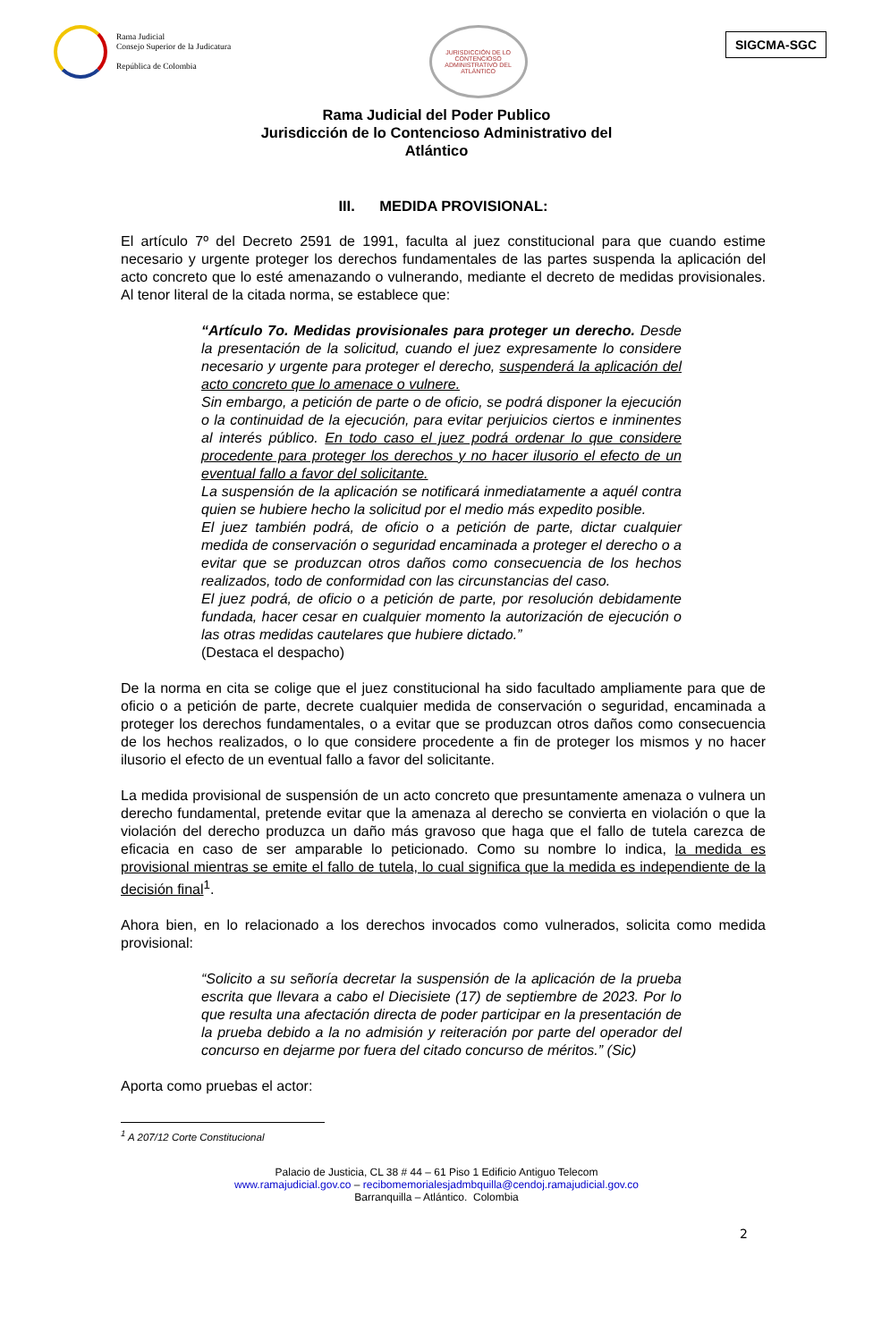Rama Judicial
Consejo Superior de la Judicatura
República de Colombia
JURISDICCIÓN DE LO CONTENCIOSO ADMINISTRATIVO DEL ATLÁNTICO
SIGCMA-SGC
Rama Judicial del Poder Publico
Jurisdicción de lo Contencioso Administrativo del
Atlántico
III. MEDIDA PROVISIONAL:
El artículo 7º del Decreto 2591 de 1991, faculta al juez constitucional para que cuando estime necesario y urgente proteger los derechos fundamentales de las partes suspenda la aplicación del acto concreto que lo esté amenazando o vulnerando, mediante el decreto de medidas provisionales. Al tenor literal de la citada norma, se establece que:
“Artículo 7o. Medidas provisionales para proteger un derecho. Desde la presentación de la solicitud, cuando el juez expresamente lo considere necesario y urgente para proteger el derecho, suspenderá la aplicación del acto concreto que lo amenace o vulnere.
Sin embargo, a petición de parte o de oficio, se podrá disponer la ejecución o la continuidad de la ejecución, para evitar perjuicios ciertos e inminentes al interés público. En todo caso el juez podrá ordenar lo que considere procedente para proteger los derechos y no hacer ilusorio el efecto de un eventual fallo a favor del solicitante.
La suspensión de la aplicación se notificará inmediatamente a aquél contra quien se hubiere hecho la solicitud por el medio más expedito posible.
El juez también podrá, de oficio o a petición de parte, dictar cualquier medida de conservación o seguridad encaminada a proteger el derecho o a evitar que se produzcan otros daños como consecuencia de los hechos realizados, todo de conformidad con las circunstancias del caso.
El juez podrá, de oficio o a petición de parte, por resolución debidamente fundada, hacer cesar en cualquier momento la autorización de ejecución o las otras medidas cautelares que hubiere dictado.”
(Destaca el despacho)
De la norma en cita se colige que el juez constitucional ha sido facultado ampliamente para que de oficio o a petición de parte, decrete cualquier medida de conservación o seguridad, encaminada a proteger los derechos fundamentales, o a evitar que se produzcan otros daños como consecuencia de los hechos realizados, o lo que considere procedente a fin de proteger los mismos y no hacer ilusorio el efecto de un eventual fallo a favor del solicitante.
La medida provisional de suspensión de un acto concreto que presuntamente amenaza o vulnera un derecho fundamental, pretende evitar que la amenaza al derecho se convierta en violación o que la violación del derecho produzca un daño más gravoso que haga que el fallo de tutela carezca de eficacia en caso de ser amparable lo peticionado. Como su nombre lo indica, la medida es provisional mientras se emite el fallo de tutela, lo cual significa que la medida es independiente de la decisión final<sup>1</sup>.
Ahora bien, en lo relacionado a los derechos invocados como vulnerados, solicita como medida provisional:
“Solicito a su señoría decretar la suspensión de la aplicación de la prueba escrita que llevara a cabo el Diecisiete (17) de septiembre de 2023. Por lo que resulta una afectación directa de poder participar en la presentación de la prueba debido a la no admisión y reiteración por parte del operador del concurso en dejarme por fuera del citado concurso de méritos.” (Sic)
Aporta como pruebas el actor:
<sup>1</sup> A 207/12 Corte Constitucional
Palacio de Justicia, CL 38 # 44 – 61 Piso 1 Edificio Antiguo Telecom
www.ramajudicial.gov.co – recibomemorialesjadmbquilla@cendoj.ramajudicial.gov.co
Barranquilla – Atlántico. Colombia
2